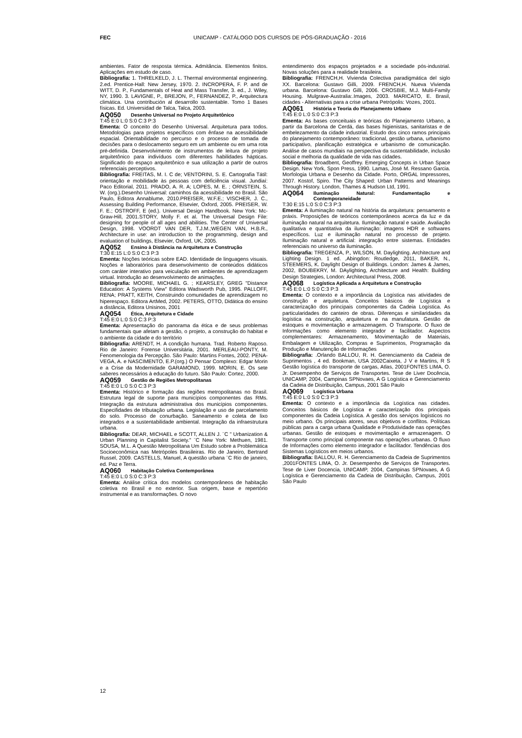FEC UNICAMP - CATÁLOGO DOS CURSOS DE PÓS-GRADUAÇÃO - 2016
ambientes. Fator de resposta térmica. Admitância. Elementos finitos. Aplicações em estudo de caso.
Bibliografia: 1. THRELKELD, J. L. Thermal environmental engineering. 2.ed. Prentice-Hall: New Jersey, 1970. 2. INCROPERA, F. P. and de WITT, D. P., Fundamentals of Heat and Mass Transfer, 3. ed., J. Wiley, NY, 1990. 3. LAVIGNE, P., BREJON, P., FERNANDEZ, P., Arquitectura climática. Una contribución al desarrollo sustentable. Tomo 1 Bases físicas. Ed. Universidad de Talca, Talca, 2003.
AQ050 Desenho Universal no Projeto Arquitetônico
T:45 E:0 L:0 S:0 C:3 P:3
Ementa: O conceito do Desenho Universal. Arquitetura para todos. Metodologias para projetos específicos com ênfase na acessibilidade espacial. Orientabilidade no percurso e o processo de tomada de decisões para o deslocamento seguro em um ambiente ou em uma rota pré-definida. Desenvolvimento de instrumentos de leitura de projeto arquitetônico para indivíduos com diferentes habilidades hápticas. Significado do espaço arquitetônico e sua utilização a partir de outros referenciais perceptivos.
Bibliografia: FREITAS, M. I. C de; VENTORINI, S. E. Cartografia Tátil: orientação e mobilidade às pessoas com deficiência visual. Jundiaí: Paco Editorial, 2011. PRADO, A. R. A; LOPES, M. E. ; ORNSTEIN, S. W. (org.).Desenho Universal: caminhos da acessibilidade no Brasil. São Paulo, Editora Annablume, 2010.PREISER, W.F.E.; VISCHER, J. C., Assessing Building Performance, Elsevier, Oxford, 2005. PREISER, W. F. E.; OSTROFF, E (ed.). Universal Design Handbook. New York: Mc-Graw-Hill, 2001.STORY, Molly F. et al. The Universal Design File: designing for people of all ages and abilities. The Center of Universal Design, 1998. VOORDT VAN DER, T.J.M.;WEGEN VAN, H.B.R., Architecture in use: an introduction to the programming, design and evaluation of buildings, Elsevier, Oxford, UK, 2005.
AQ052 Ensino à Distância na Arquitetura e Construção
T:30 E:15 L:0 S:0 C:3 P:3
Ementa: Noções teóricas sobre EAD. Identidade de linguagens visuais. Noções e laboratórios para desenvolvimento de conteúdos didáticos com caráter interativo para veiculação em ambientes de aprendizagem virtual. Introdução ao desenvolvimento de animações.
Bibliografia: MOORE, MICHAEL G. ; KEARSLEY, GREG "Distance Education: A Systems View" Editora Wadsworth Pub, 1995. PALLOFF, RENA; PRATT, KEITH, Construindo comunidades de aprendizagem no hiperespaço. Editora ArtMed, 2002. PETERS, OTTO, Didática do ensino a distância, Editora Unisinos, 2001
AQ054 Ética, Arquitetura e Cidade
T:45 E:0 L:0 S:0 C:3 P:3
Ementa: Apresentação do panorama da ética e de seus problemas fundamentais que afetam a gestão, o projeto, a construção do habitat e o ambiente da cidade e do território
Bibliografia: ARENDT, H. A condição humana. Trad. Roberto Raposo. Rio de Janeiro: Forense Universitária, 2001. MERLEAU-PONTY, M. Fenomenologia da Percepção. São Paulo: Martins Fontes, 2002. PENA-VEGA, A. e NASCIMENTO, E.P.(org.) O Pensar Complexo: Edgar Morin e a Crise da Modernidade GARAMOND, 1999. MORIN, E. Os sete saberes necessários à educação do futuro. São Paulo: Cortez, 2000.
AQ059 Gestão de Regiões Metropolitanas
T:45 E:0 L:0 S:0 C:3 P:3
Ementa: Histórico e formação das regiões metropolitanas no Brasil. Estrutura legal de suporte para municípios componentes das RMs. Integração da estrutura administrativa dos municípios componentes. Especifidades de tributação urbana. Legislação e uso de parcelamento do solo. Processo de conurbação. Saneamento e coleta de lixo integrados e a sustentabilidade ambiental. Integração da infraestrutura urbana.
Bibliografia: DEAR, MICHAEL e SCOTT, ALLEN J. ¨C " Urbanization & Urban Planning in Capitalist Society." ¨C New York: Methuen, 1981. SOUSA, M.L. A Questão Metropolitana Um Estudo sobre a Problemática Socioeconômica nas Metrópoles Brasileiras. Rio de Janeiro, Bertrand Russel, 2009. CASTELLS, Manuel, A questão urbana ¨C Rio de janeiro, ed. Paz e Terra.
AQ060 Habitação Coletiva Contemporânea
T:45 E:0 L:0 S:0 C:3 P:3
Ementa: Análise crítica dos modelos contemporâneos de habitação coletiva no Brasil e no exterior. Sua origem, base e repertório instrumental e as transformações. O novo
entendimento dos espaços projetados e a sociedade pós-industrial. Novas soluções para a realidade brasileira.
Bibliografia: FRENCH,H. Vivienda Colectiva paradigmática del siglo XX. Barcelona: Gustavo Gilli, 2009. FRENCH,H. Nueva Vivienda urbana. Barcelona: Gustavo Gilli, 2006. CROSBIE, M.J. Multi-Family Housing. Mulgrave-Australia:.Images, 2003. MARICATO, E. Brasil, cidades - Alternativas para a crise urbana Petrópolis: Vozes, 2001.
AQ061 História e Teoria do Planejamento Urbano
T:45 E:0 L:0 S:0 C:3 P:3
Ementa: As bases conceituais e teóricas do Planejamento Urbano, a partir da Barcelona de Cerdá, das bases higienistas, sanitaristas e de embelezamento da cidade industrial. Estudo dos cinco ramos principais do planejamento contemporâneo: tradicional, gestão urbana, urbanismo participativo, planificação estratégica e urbanismo de comunicação. Análise de casos mundiais na perspectiva da sustentabilidade, inclusão social e melhoria da qualidade de vida nas cidades.
Bibliografia: Broadbent, Geoffrey. Emerging Concepts in Urban Space Design. New York, Spon Press, 1990. Lamas, José M. Ressano Garcia. Morfologia Urbana e Desenho da Cidade. Porto, ORGAL Impressores, 2007. Kostof, Spiro. The City Shaped: Urban Patterns and Meanings Through History. London, Thames & Hudson Ltd, 1991.
AQ064 Iluminação Natural: Fundamentação e Contemporaneidade
T:30 E:15 L:0 S:0 C:3 P:3
Ementa: A iluminação natural na história da arquitetura: pensamento e práxis. Proposições de teóricos contemporâneos acerca da luz e da iluminação natural na arquitetura. Iluminação natural e saúde. Avaliação qualitativa e quantitativa da iluminação: imagens HDR e softwares específicos. Luz e iluminação natural no processo de projeto. Iluminação natural e artificial: integração entre sistemas. Entidades referenciais no universo da iluminação.
Bibliografia: TREGENZA, P., WILSON, M. Daylighting. Architecture and Lighting Design. 1 ed. ,Abingdon: Routledge, 2011, BAKER, N., STEEMERS, K. Daylight Design of Buildings. London: James & James, 2002, BOUBEKRY, M. DAylighting, Architecture and Health: Building Design Strategies, London: Architectural Press, 2008.
AQ068 Logística Aplicada a Arquitetura e Construção
T:45 E:0 L:0 S:0 C:3 P:3
Ementa: O contexto e a importância da Logística nas atividades de construção e arquitetura. Conceitos básicos de Logística e caracterização dos principais componentes da Cadeia Logística. As particularidades do canteiro de obras. Diferenças e similaridades da logística na construção, arquitetura e na manufatura. Gestão de estoques e movimentação e armazenagem. O Transporte. O fluxo de Informações como elemento integrador e facilitador. Aspectos complementares: Armazenamento, Movimentação de Materiais, Embalagem e Utilização, Compras e Suprimentos, Programação da Produção e Manutenção de Informações
Bibliografia: .Orlando BALLOU, R. H. Gerenciamento da Cadeia de Suprimentos , 4 ed. Bookman, USA 2002Caixeta, J V e Martins, R S Gestão logística do transporte de cargas, Atlas, 2001FONTES LIMA, O. Jr. Desempenho de Serviços de Transportes. Tese de Liver Docência, UNICAMP, 2004, Campinas SPNovaes, A G Logística e Gerenciamento da Cadeia de Distribuição, Campus, 2001 São Paulo
AQ069 Logística Urbana
T:45 E:0 L:0 S:0 C:3 P:3
Ementa: O contexto e a importância da Logística nas cidades. Conceitos básicos de Logística e caracterização dos principais componentes da Cadeia Logística. A gestão dos serviços logísticos no meio urbano. Os principais atores, seus objetivos e conflitos. Políticas públicas para a carga urbana Qualidade e Produtividade nas operações urbanas. Gestão de estoques e movimentação e armazenagem. O Transporte como principal componente nas operações urbanas. O fluxo de Informações como elemento integrador e facilitador. Tendências dos Sistemas Logísticos em meios urbanos.
Bibliografia: BALLOU, R. H. Gerenciamento da Cadeia de Suprimentos ,2001FONTES LIMA, O. Jr. Desempenho de Serviços de Transportes. Tese de Liver Docencia, UNICAMP, 2004, Campinas SPNovaes, A G Logística e Gerenciamento da Cadeia de Distribuição, Campus, 2001 São Paulo
12